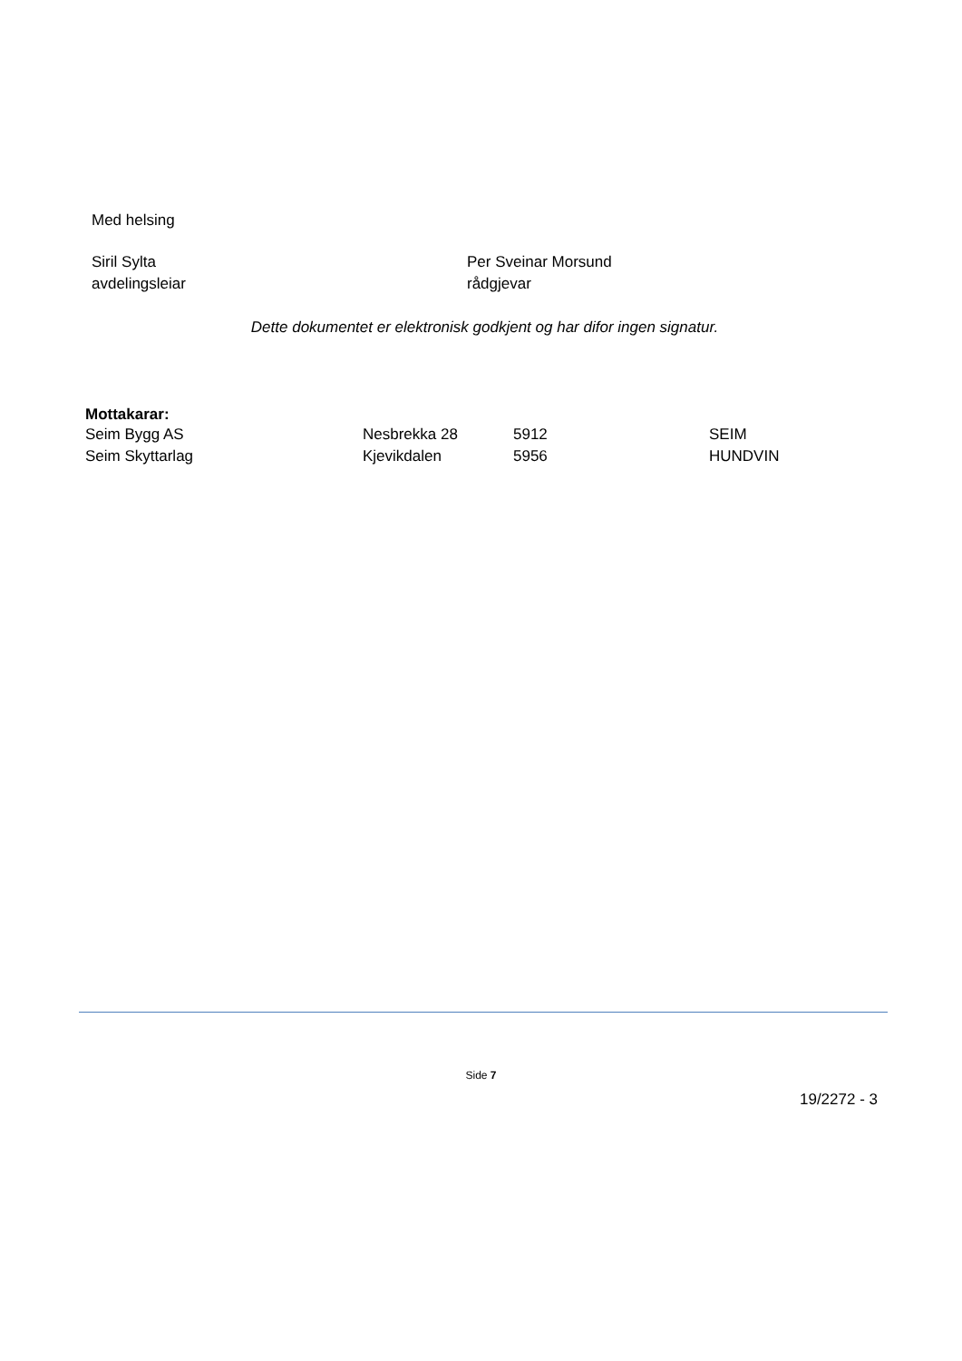Med helsing
Siril Sylta
avdelingsleiar
Per Sveinar Morsund
rådgjevar
Dette dokumentet er elektronisk godkjent og har difor ingen signatur.
Mottakarar:
| Seim Bygg AS | Nesbrekka 28 | 5912 | SEIM |
| Seim Skyttarlag | Kjevikdalen | 5956 | HUNDVIN |
Side 7
19/2272 - 3